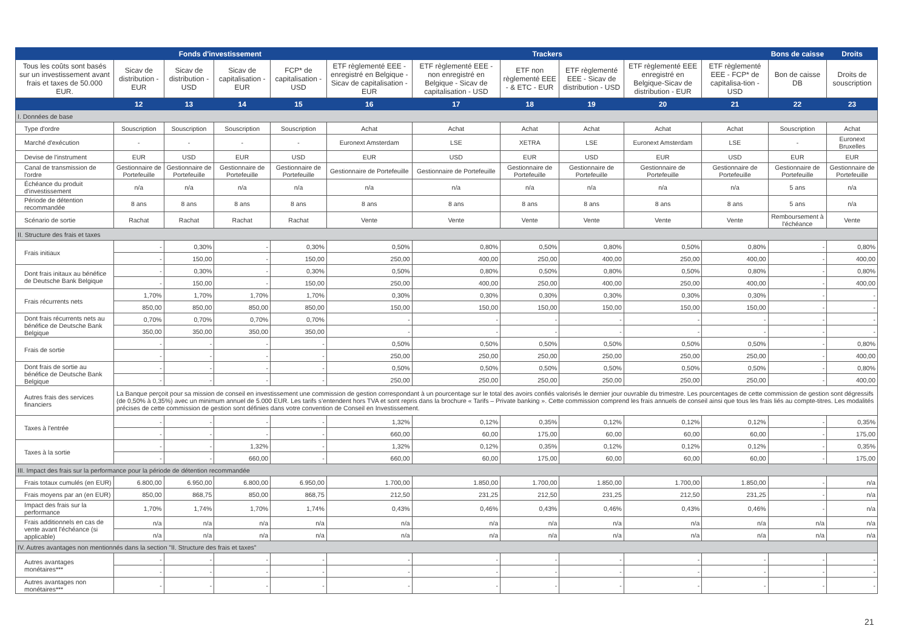| | Fonds d'investissement | | | | Trackers | | | | | | Bons de caisse | Droits |
| --- | --- | --- | --- | --- | --- | --- | --- | --- | --- | --- | --- | --- |
| Tous les coûts sont basés sur un investissement avant frais et taxes de 50.000 EUR. | Sicav de distribution - EUR | Sicav de distribution - USD | Sicav de capitalisation - EUR | FCP* de capitalisation - USD | ETF règlementé EEE - enregistré en Belgique - Sicav de capitalisation - EUR | ETF règlementé EEE - non enregistré en Belgique - Sicav de capitalisation - USD | ETF non règlementé EEE - & ETC - EUR | ETF règlementé EEE - Sicav de distribution - USD | ETF règlementé EEE enregistré en Belgique-Sicav de distribution - EUR | ETF règlementé EEE - FCP* de capitalisa-tion - USD | Bon de caisse DB | Droits de souscription |
| | 12 | 13 | 14 | 15 | 16 | 17 | 18 | 19 | 20 | 21 | 22 | 23 |
| I. Données de base | | | | | | | | | | | | |
| Type d'ordre | Souscription | Souscription | Souscription | Souscription | Achat | Achat | Achat | Achat | Achat | Achat | Souscription | Achat |
| Marché d'exécution | - | - | - | - | Euronext Amsterdam | LSE | XETRA | LSE | Euronext Amsterdam | LSE | - | Euronext Bruxelles |
| Devise de l'instrument | EUR | USD | EUR | USD | EUR | USD | EUR | USD | EUR | USD | EUR | EUR |
| Canal de transmission de l'ordre | Gestionnaire de Portefeuille | Gestionnaire de Portefeuille | Gestionnaire de Portefeuille | Gestionnaire de Portefeuille | Gestionnaire de Portefeuille | Gestionnaire de Portefeuille | Gestionnaire de Portefeuille | Gestionnaire de Portefeuille | Gestionnaire de Portefeuille | Gestionnaire de Portefeuille | Gestionnaire de Portefeuille | Gestionnaire de Portefeuille |
| Échéance du produit d'investissement | n/a | n/a | n/a | n/a | n/a | n/a | n/a | n/a | n/a | n/a | 5 ans | n/a |
| Période de détention recommandée | 8 ans | 8 ans | 8 ans | 8 ans | 8 ans | 8 ans | 8 ans | 8 ans | 8 ans | 8 ans | 5 ans | n/a |
| Scénario de sortie | Rachat | Rachat | Rachat | Rachat | Vente | Vente | Vente | Vente | Vente | Vente | Remboursement à l'échéance | Vente |
| II. Structure des frais et taxes | | | | | | | | | | | | |
| Frais initiaux | - | 0,30% | - | 0,30% | 0,50% | 0,80% | 0,50% | 0,80% | 0,50% | 0,80% | - | 0,80% |
| | - | 150,00 | - | 150,00 | 250,00 | 400,00 | 250,00 | 400,00 | 250,00 | 400,00 | - | 400,00 |
| Dont frais initaux au bénéfice de Deutsche Bank Belgique | - | 0,30% | - | 0,30% | 0,50% | 0,80% | 0,50% | 0,80% | 0,50% | 0,80% | - | 0,80% |
| | - | 150,00 | - | 150,00 | 250,00 | 400,00 | 250,00 | 400,00 | 250,00 | 400,00 | - | 400,00 |
| Frais récurrents nets | 1,70% | 1,70% | 1,70% | 1,70% | 0,30% | 0,30% | 0,30% | 0,30% | 0,30% | 0,30% | - | - |
| | 850,00 | 850,00 | 850,00 | 850,00 | 150,00 | 150,00 | 150,00 | 150,00 | 150,00 | 150,00 | - | - |
| Dont frais récurrents nets au bénéfice de Deutsche Bank Belgique | 0,70% | 0,70% | 0,70% | 0,70% | - | - | - | - | - | - | - | - |
| | 350,00 | 350,00 | 350,00 | 350,00 | - | - | - | - | - | - | - | - |
| Frais de sortie | - | - | - | - | 0,50% | 0,50% | 0,50% | 0,50% | 0,50% | 0,50% | - | 0,80% |
| | - | - | - | - | 250,00 | 250,00 | 250,00 | 250,00 | 250,00 | 250,00 | - | 400,00 |
| Dont frais de sortie au bénéfice de Deutsche Bank Belgique | - | - | - | - | 0,50% | 0,50% | 0,50% | 0,50% | 0,50% | 0,50% | - | 0,80% |
| | - | - | - | - | 250,00 | 250,00 | 250,00 | 250,00 | 250,00 | 250,00 | - | 400,00 |
| Autres frais des services financiers | La Banque perçoit pour sa mission de conseil en investissement une commission de gestion correspondant à un pourcentage sur le total des avoirs confiés valorisés le dernier jour ouvrable du trimestre. Les pourcentages de cette commission de gestion sont dégressifs (de 0,50% à 0,35%) avec un minimum annuel de 5.000 EUR. Les tarifs s’entendent hors TVA et sont repris dans la brochure « Tarifs – Private banking ». Cette commission comprend les frais annuels de conseil ainsi que tous les frais liés au compte-titres. Les modalités précises de cette commission de gestion sont définies dans votre convention de Conseil en Investissement. | | | | | | | | | | | |
| Taxes à l'entrée | - | - | - | - | 1,32% | 0,12% | 0,35% | 0,12% | 0,12% | 0,12% | - | 0,35% |
| | - | - | - | - | 660,00 | 60,00 | 175,00 | 60,00 | 60,00 | 60,00 | - | 175,00 |
| Taxes à la sortie | - | - | 1,32% | - | 1,32% | 0,12% | 0,35% | 0,12% | 0,12% | 0,12% | - | 0,35% |
| | - | - | 660,00 | - | 660,00 | 60,00 | 175,00 | 60,00 | 60,00 | 60,00 | - | 175,00 |
| III. Impact des frais sur la performance pour la période de détention recommandée | | | | | | | | | | | | |
| Frais totaux cumulés (en EUR) | 6.800,00 | 6.950,00 | 6.800,00 | 6.950,00 | 1.700,00 | 1.850,00 | 1.700,00 | 1.850,00 | 1.700,00 | 1.850,00 | - | n/a |
| Frais moyens par an (en EUR) | 850,00 | 868,75 | 850,00 | 868,75 | 212,50 | 231,25 | 212,50 | 231,25 | 212,50 | 231,25 | - | n/a |
| Impact des frais sur la performance | 1,70% | 1,74% | 1,70% | 1,74% | 0,43% | 0,46% | 0,43% | 0,46% | 0,43% | 0,46% | - | n/a |
| Frais additionnels en cas de vente avant l'échéance (si applicable) | n/a | n/a | n/a | n/a | n/a | n/a | n/a | n/a | n/a | n/a | n/a | n/a |
| | n/a | n/a | n/a | n/a | n/a | n/a | n/a | n/a | n/a | n/a | n/a | n/a |
| IV. Autres avantages non mentionnés dans la section "II. Structure des frais et taxes" | | | | | | | | | | | | |
| Autres avantages monétaires*** | - | - | - | - | - | - | - | - | - | - | - | - |
| | - | - | - | - | - | - | - | - | - | - | - | - |
| Autres avantages non monétaires*** | - | - | - | - | - | - | - | - | - | - | - | - |
21